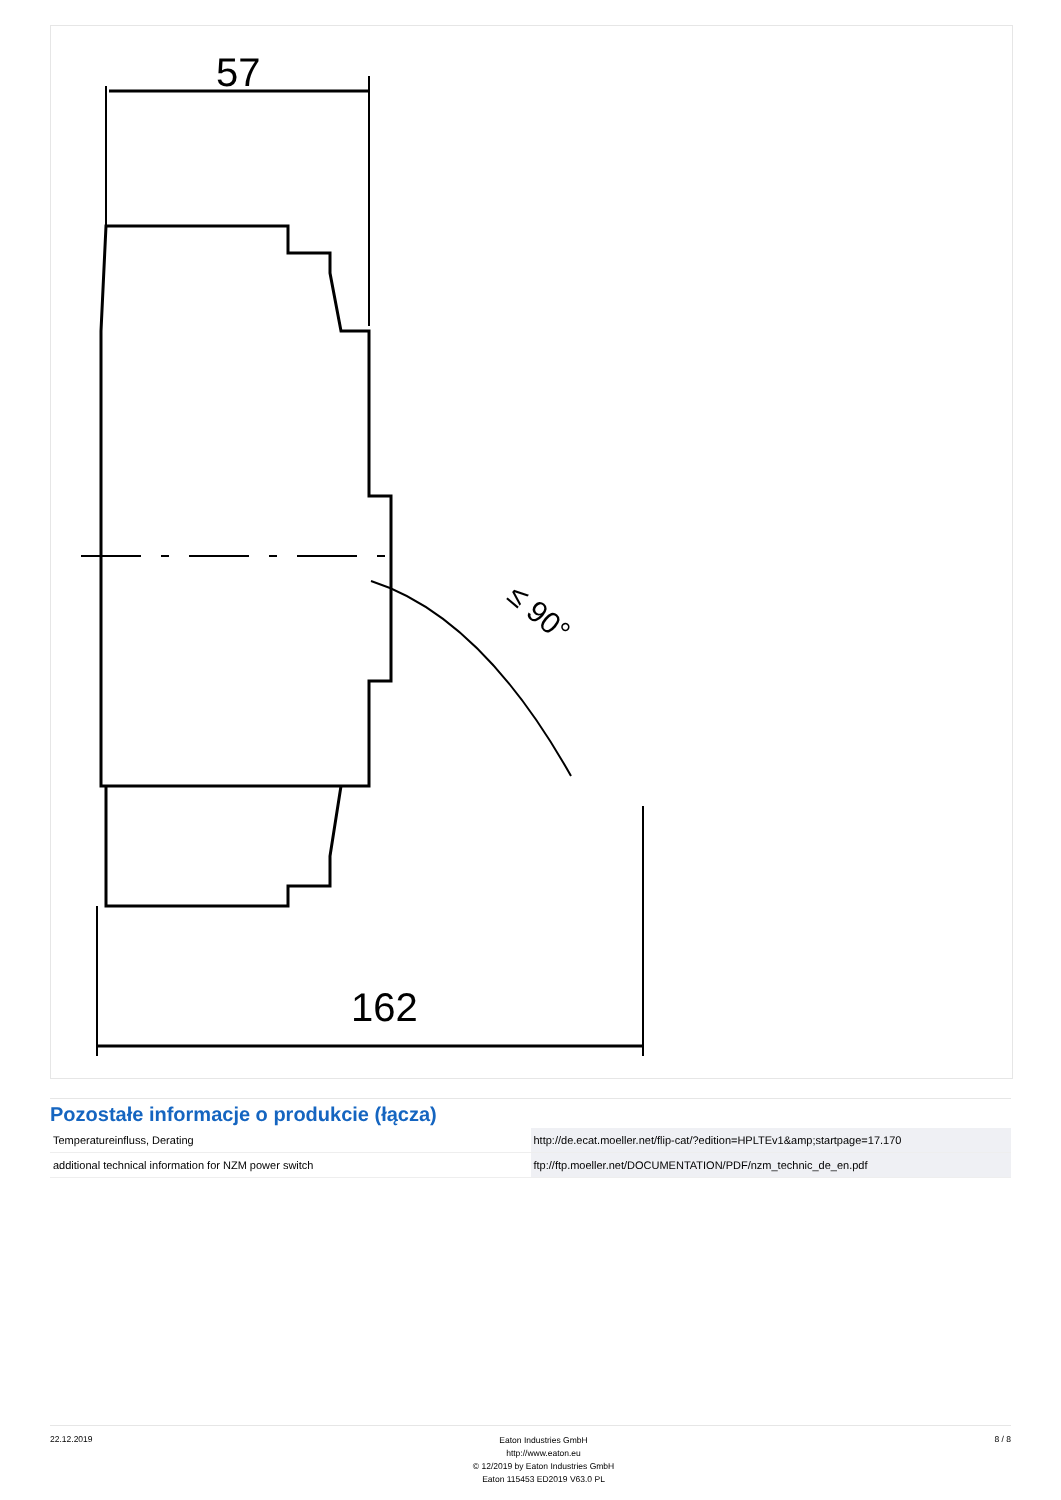57
≤ 90°
162
Pozostałe informacje o produkcie (łącza)
| Temperatureinfluss, Derating | http://de.ecat.moeller.net/flip-cat/?edition=HPLTEv1&amp;startpage=17.170 |
| additional technical information for NZM power switch | ftp://ftp.moeller.net/DOCUMENTATION/PDF/nzm_technic_de_en.pdf |
22.12.2019
Eaton Industries GmbH
http://www.eaton.eu
© 12/2019 by Eaton Industries GmbH
Eaton 115453 ED2019 V63.0 PL
8 / 8